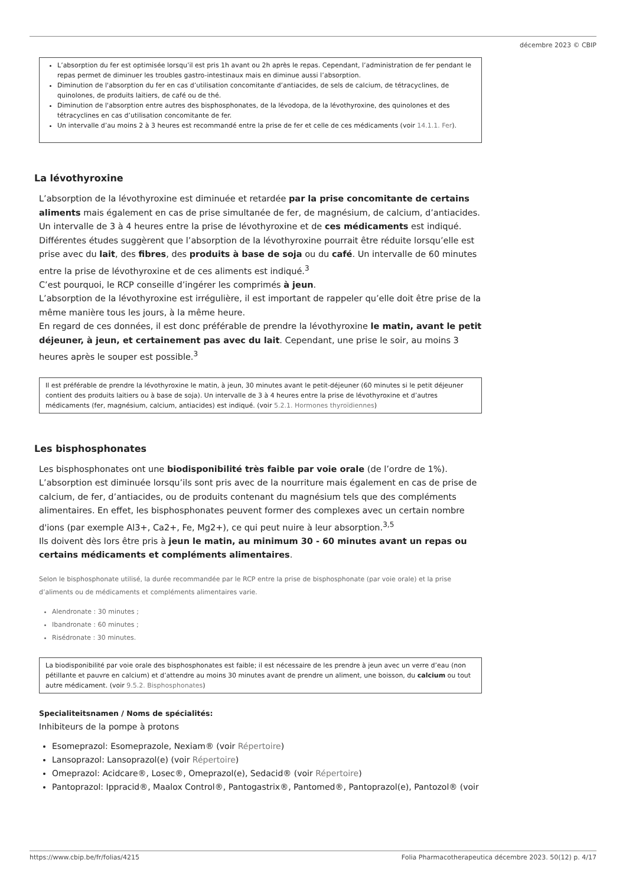décembre 2023 © CBIP
L’absorption du fer est optimisée lorsqu’il est pris 1h avant ou 2h après le repas. Cependant, l’administration de fer pendant le repas permet de diminuer les troubles gastro-intestinaux mais en diminue aussi l’absorption.
Diminution de l'absorption du fer en cas d’utilisation concomitante d’antiacides, de sels de calcium, de tétracyclines, de quinolones, de produits laitiers, de café ou de thé.
Diminution de l'absorption entre autres des bisphosphonates, de la lévodopa, de la lévothyroxine, des quinolones et des tétracyclines en cas d’utilisation concomitante de fer.
Un intervalle d’au moins 2 à 3 heures est recommandé entre la prise de fer et celle de ces médicaments (voir 14.1.1. Fer).
La lévothyroxine
L’absorption de la lévothyroxine est diminuée et retardée par la prise concomitante de certains aliments mais également en cas de prise simultanée de fer, de magnésium, de calcium, d’antiacides. Un intervalle de 3 à 4 heures entre la prise de lévothyroxine et de ces médicaments est indiqué.
Différentes études suggèrent que l’absorption de la lévothyroxine pourrait être réduite lorsqu’elle est prise avec du lait, des fibres, des produits à base de soja ou du café. Un intervalle de 60 minutes entre la prise de lévothyroxine et de ces aliments est indiqué.<sup>3</sup>
C’est pourquoi, le RCP conseille d’ingérer les comprimés à jeun.
L’absorption de la lévothyroxine est irrégulière, il est important de rappeler qu’elle doit être prise de la même manière tous les jours, à la même heure.
En regard de ces données, il est donc préférable de prendre la lévothyroxine le matin, avant le petit déjeuner, à jeun, et certainement pas avec du lait. Cependant, une prise le soir, au moins 3 heures après le souper est possible.<sup>3</sup>
Il est préférable de prendre la lévothyroxine le matin, à jeun, 30 minutes avant le petit-déjeuner (60 minutes si le petit déjeuner contient des produits laitiers ou à base de soja). Un intervalle de 3 à 4 heures entre la prise de lévothyroxine et d’autres médicaments (fer, magnésium, calcium, antiacides) est indiqué. (voir 5.2.1. Hormones thyroïdiennes)
Les bisphosphonates
Les bisphosphonates ont une biodisponibilité très faible par voie orale (de l’ordre de 1%). L’absorption est diminuée lorsqu’ils sont pris avec de la nourriture mais également en cas de prise de calcium, de fer, d’antiacides, ou de produits contenant du magnésium tels que des compléments alimentaires. En effet, les bisphosphonates peuvent former des complexes avec un certain nombre d'ions (par exemple Al3+, Ca2+, Fe, Mg2+), ce qui peut nuire à leur absorption.<sup>3,5</sup>
Ils doivent dès lors être pris à jeun le matin, au minimum 30 - 60 minutes avant un repas ou certains médicaments et compléments alimentaires.
Selon le bisphosphonate utilisé, la durée recommandée par le RCP entre la prise de bisphosphonate (par voie orale) et la prise d’aliments ou de médicaments et compléments alimentaires varie.
Alendronate : 30 minutes ;
Ibandronate : 60 minutes ;
Risédronate : 30 minutes.
La biodisponibilité par voie orale des bisphosphonates est faible; il est nécessaire de les prendre à jeun avec un verre d’eau (non pétillante et pauvre en calcium) et d’attendre au moins 30 minutes avant de prendre un aliment, une boisson, du calcium ou tout autre médicament. (voir 9.5.2. Bisphosphonates)
Specialiteitsnamen / Noms de spécialités:
Inhibiteurs de la pompe à protons
Esomeprazol: Esomeprazole, Nexiam® (voir Répertoire)
Lansoprazol: Lansoprazol(e) (voir Répertoire)
Omeprazol: Acidcare®, Losec®, Omeprazol(e), Sedacid® (voir Répertoire)
Pantoprazol: Ippracid®, Maalox Control®, Pantogastrix®, Pantomed®, Pantoprazol(e), Pantozol® (voir
https://www.cbip.be/fr/folias/4215 Folia Pharmacotherapeutica décembre 2023. 50(12) p. 4/17